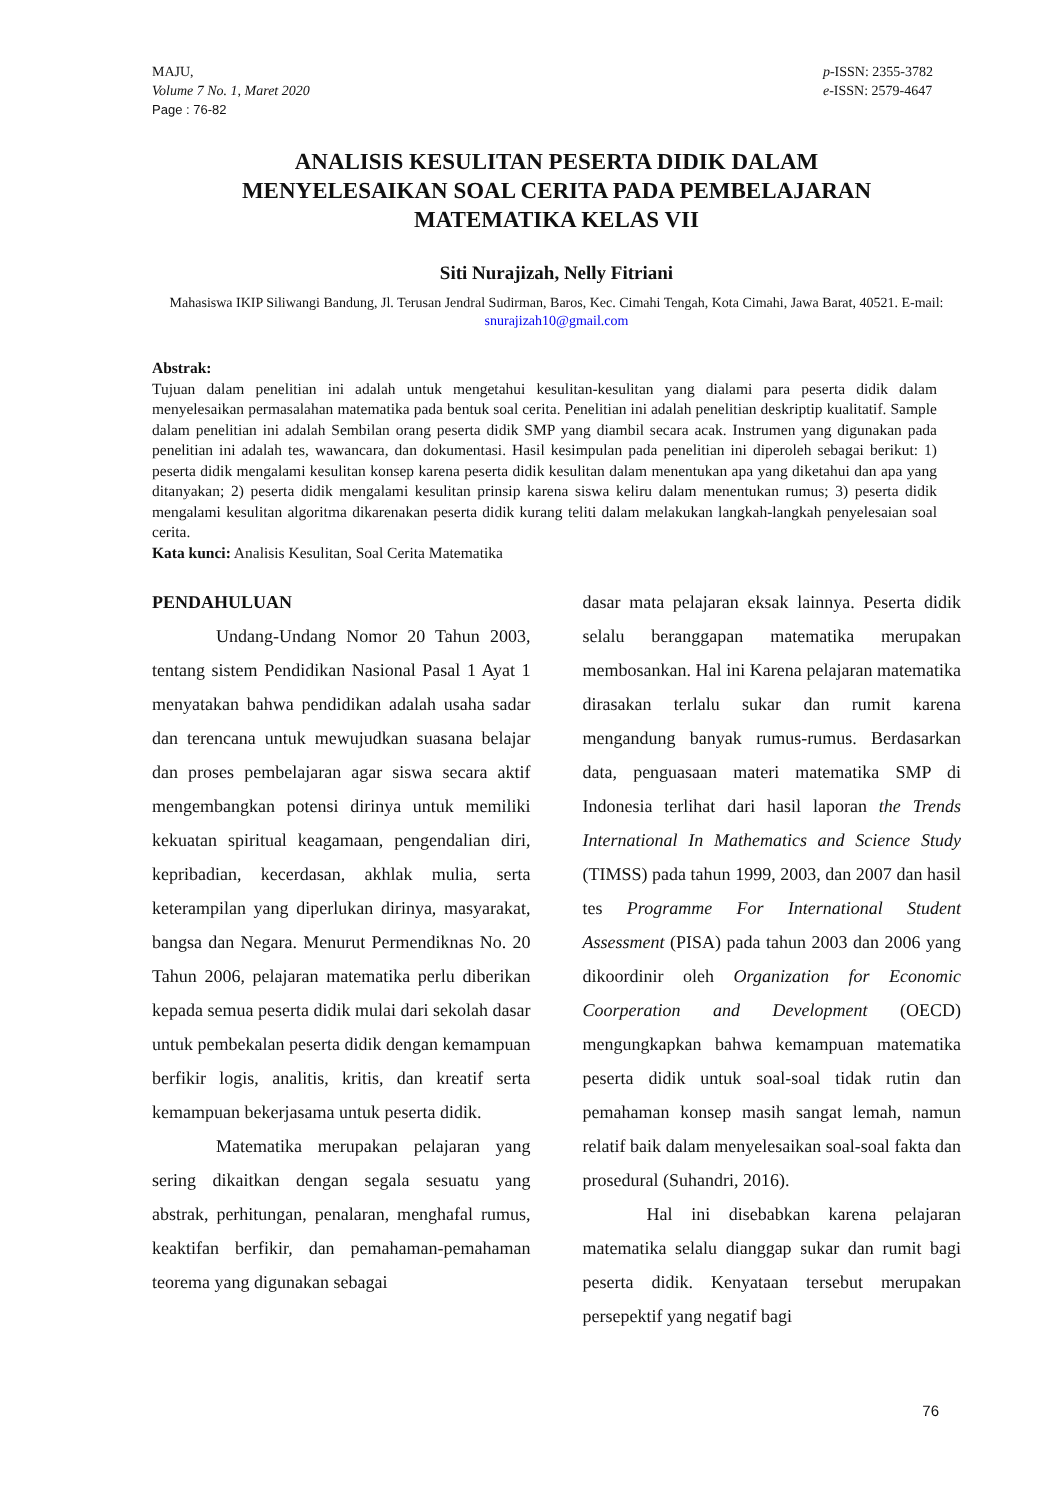MAJU,
Volume 7 No. 1, Maret 2020
Page : 76-82
p-ISSN: 2355-3782
e-ISSN: 2579-4647
ANALISIS KESULITAN PESERTA DIDIK DALAM
MENYELESAIKAN SOAL CERITA PADA PEMBELAJARAN
MATEMATIKA KELAS VII
Siti Nurajizah, Nelly Fitriani
Mahasiswa IKIP Siliwangi Bandung, Jl. Terusan Jendral Sudirman, Baros, Kec. Cimahi Tengah, Kota Cimahi, Jawa Barat, 40521. E-mail: snurajizah10@gmail.com
Abstrak:
Tujuan dalam penelitian ini adalah untuk mengetahui kesulitan-kesulitan yang dialami para peserta didik dalam menyelesaikan permasalahan matematika pada bentuk soal cerita. Penelitian ini adalah penelitian deskriptip kualitatif. Sample dalam penelitian ini adalah Sembilan orang peserta didik SMP yang diambil secara acak. Instrumen yang digunakan pada penelitian ini adalah tes, wawancara, dan dokumentasi. Hasil kesimpulan pada penelitian ini diperoleh sebagai berikut: 1) peserta didik mengalami kesulitan konsep karena peserta didik kesulitan dalam menentukan apa yang diketahui dan apa yang ditanyakan; 2) peserta didik mengalami kesulitan prinsip karena siswa keliru dalam menentukan rumus; 3) peserta didik mengalami kesulitan algoritma dikarenakan peserta didik kurang teliti dalam melakukan langkah-langkah penyelesaian soal cerita.
Kata kunci: Analisis Kesulitan, Soal Cerita Matematika
PENDAHULUAN
Undang-Undang Nomor 20 Tahun 2003, tentang sistem Pendidikan Nasional Pasal 1 Ayat 1 menyatakan bahwa pendidikan adalah usaha sadar dan terencana untuk mewujudkan suasana belajar dan proses pembelajaran agar siswa secara aktif mengembangkan potensi dirinya untuk memiliki kekuatan spiritual keagamaan, pengendalian diri, kepribadian, kecerdasan, akhlak mulia, serta keterampilan yang diperlukan dirinya, masyarakat, bangsa dan Negara. Menurut Permendiknas No. 20 Tahun 2006, pelajaran matematika perlu diberikan kepada semua peserta didik mulai dari sekolah dasar untuk pembekalan peserta didik dengan kemampuan berfikir logis, analitis, kritis, dan kreatif serta kemampuan bekerjasama untuk peserta didik.
Matematika merupakan pelajaran yang sering dikaitkan dengan segala sesuatu yang abstrak, perhitungan, penalaran, menghafal rumus, keaktifan berfikir, dan pemahaman-pemahaman teorema yang digunakan sebagai
dasar mata pelajaran eksak lainnya. Peserta didik selalu beranggapan matematika merupakan membosankan. Hal ini Karena pelajaran matematika dirasakan terlalu sukar dan rumit karena mengandung banyak rumus-rumus. Berdasarkan data, penguasaan materi matematika SMP di Indonesia terlihat dari hasil laporan the Trends International In Mathematics and Science Study (TIMSS) pada tahun 1999, 2003, dan 2007 dan hasil tes Programme For International Student Assessment (PISA) pada tahun 2003 dan 2006 yang dikoordinir oleh Organization for Economic Coorperation and Development (OECD) mengungkapkan bahwa kemampuan matematika peserta didik untuk soal-soal tidak rutin dan pemahaman konsep masih sangat lemah, namun relatif baik dalam menyelesaikan soal-soal fakta dan prosedural (Suhandri, 2016).
Hal ini disebabkan karena pelajaran matematika selalu dianggap sukar dan rumit bagi peserta didik. Kenyataan tersebut merupakan persepektif yang negatif bagi
76